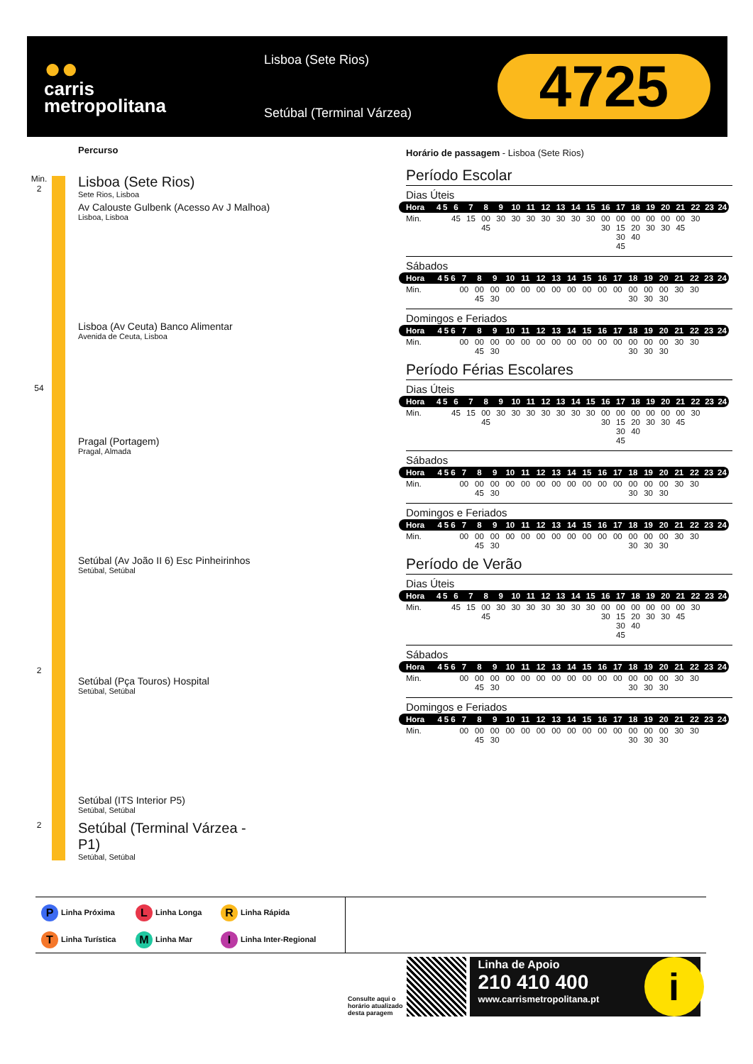●●
carris
metropolitana
Lisboa (Sete Rios)
Setúbal (Terminal Várzea)
4725
Percurso
Min.
2
Lisboa (Sete Rios)
Sete Rios, Lisboa
Av Calouste Gulbenk (Acesso Av J Malhoa)
Lisboa, Lisboa
Lisboa (Av Ceuta) Banco Alimentar
Avenida de Ceuta, Lisboa
54
Pragal (Portagem)
Pragal, Almada
Setúbal (Av João II 6) Esc Pinheirinhos
Setúbal, Setúbal
2
Setúbal (Pça Touros) Hospital
Setúbal, Setúbal
Setúbal (ITS Interior P5)
Setúbal, Setúbal
2
Setúbal (Terminal Várzea -
P1)
Setúbal, Setúbal
Horário de passagem - Lisboa (Sete Rios)
Período Escolar
Dias Úteis
| Hora | 4 | 5 | 6 | 7 | 8 | 9 | 10 | 11 | 12 | 13 | 14 | 15 | 16 | 17 | 18 | 19 | 20 | 21 | 22 | 23 | 24 |
| Min. | | | 45 | 15 | 00 45 | 30 | 30 | 30 | 30 | 30 | 30 | 30 | 00 30 | 00 15 30 45 | 00 20 40 | 00 30 | 00 30 | 00 45 | 30 | | |
Sábados
| Hora | 4 | 5 | 6 | 7 | 8 | 9 | 10 | 11 | 12 | 13 | 14 | 15 | 16 | 17 | 18 | 19 | 20 | 21 | 22 | 23 | 24 |
| Min. | | | | 00 | 00 45 | 00 30 | 00 | 00 | 00 | 00 | 00 | 00 | 00 | 00 | 00 30 | 00 30 | 00 30 | 30 | 30 | | |
Domingos e Feriados
| Hora | 4 | 5 | 6 | 7 | 8 | 9 | 10 | 11 | 12 | 13 | 14 | 15 | 16 | 17 | 18 | 19 | 20 | 21 | 22 | 23 | 24 |
| Min. | | | | 00 | 00 45 | 00 30 | 00 | 00 | 00 | 00 | 00 | 00 | 00 | 00 | 00 30 | 00 30 | 00 30 | 30 | 30 | | |
Período Férias Escolares
Dias Úteis
| Hora | 4 | 5 | 6 | 7 | 8 | 9 | 10 | 11 | 12 | 13 | 14 | 15 | 16 | 17 | 18 | 19 | 20 | 21 | 22 | 23 | 24 |
| Min. | | | 45 | 15 | 00 45 | 30 | 30 | 30 | 30 | 30 | 30 | 30 | 00 30 | 00 15 30 45 | 00 20 40 | 00 30 | 00 30 | 00 45 | 30 | | |
Sábados
| Hora | 4 | 5 | 6 | 7 | 8 | 9 | 10 | 11 | 12 | 13 | 14 | 15 | 16 | 17 | 18 | 19 | 20 | 21 | 22 | 23 | 24 |
| Min. | | | | 00 | 00 45 | 00 30 | 00 | 00 | 00 | 00 | 00 | 00 | 00 | 00 | 00 30 | 00 30 | 00 30 | 30 | 30 | | |
Domingos e Feriados
| Hora | 4 | 5 | 6 | 7 | 8 | 9 | 10 | 11 | 12 | 13 | 14 | 15 | 16 | 17 | 18 | 19 | 20 | 21 | 22 | 23 | 24 |
| Min. | | | | 00 | 00 45 | 00 30 | 00 | 00 | 00 | 00 | 00 | 00 | 00 | 00 | 00 30 | 00 30 | 00 30 | 30 | 30 | | |
Período de Verão
Dias Úteis
| Hora | 4 | 5 | 6 | 7 | 8 | 9 | 10 | 11 | 12 | 13 | 14 | 15 | 16 | 17 | 18 | 19 | 20 | 21 | 22 | 23 | 24 |
| Min. | | | 45 | 15 | 00 45 | 30 | 30 | 30 | 30 | 30 | 30 | 30 | 00 30 | 00 15 30 45 | 00 20 40 | 00 30 | 00 30 | 00 45 | 30 | | |
Sábados
| Hora | 4 | 5 | 6 | 7 | 8 | 9 | 10 | 11 | 12 | 13 | 14 | 15 | 16 | 17 | 18 | 19 | 20 | 21 | 22 | 23 | 24 |
| Min. | | | | 00 | 00 45 | 00 30 | 00 | 00 | 00 | 00 | 00 | 00 | 00 | 00 | 00 30 | 00 30 | 00 30 | 30 | 30 | | |
Domingos e Feriados
| Hora | 4 | 5 | 6 | 7 | 8 | 9 | 10 | 11 | 12 | 13 | 14 | 15 | 16 | 17 | 18 | 19 | 20 | 21 | 22 | 23 | 24 |
| Min. | | | | 00 | 00 45 | 00 30 | 00 | 00 | 00 | 00 | 00 | 00 | 00 | 00 | 00 30 | 00 30 | 00 30 | 30 | 30 | | |
P Linha Próxima
L Linha Longa
R Linha Rápida
T Linha Turística
M Linha Mar
I Linha Inter-Regional
Consulte aqui o
horário atualizado
desta paragem
Linha de Apoio
210 410 400
www.carrismetropolitana.pt
i